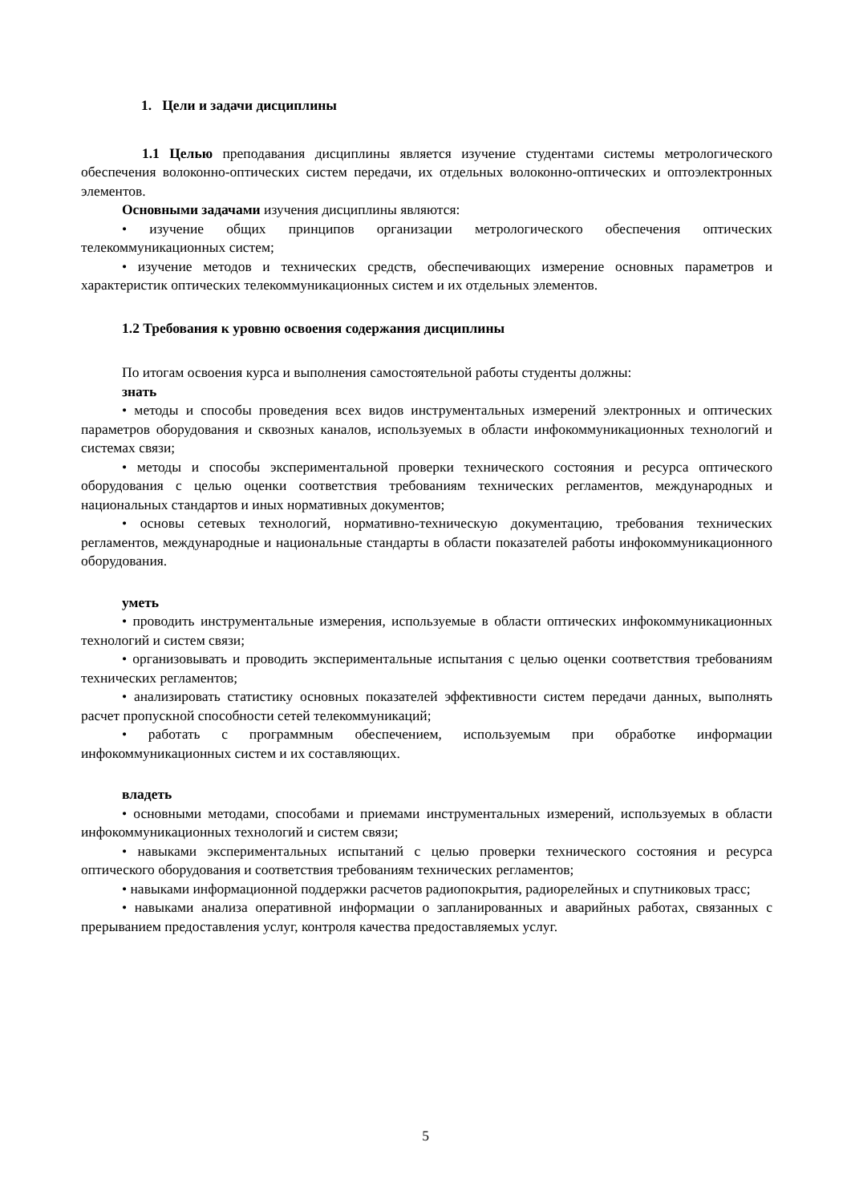1. Цели и задачи дисциплины
1.1 Целью преподавания дисциплины является изучение студентами системы метрологического обеспечения волоконно-оптических систем передачи, их отдельных волоконно-оптических и оптоэлектронных элементов.
Основными задачами изучения дисциплины являются:
• изучение общих принципов организации метрологического обеспечения оптических телекоммуникационных систем;
• изучение методов и технических средств, обеспечивающих измерение основных параметров и характеристик оптических телекоммуникационных систем и их отдельных элементов.
1.2 Требования к уровню освоения содержания дисциплины
По итогам освоения курса и выполнения самостоятельной работы студенты должны:
знать
• методы и способы проведения всех видов инструментальных измерений электронных и оптических параметров оборудования и сквозных каналов, используемых в области инфокоммуникационных технологий и системах связи;
• методы и способы экспериментальной проверки технического состояния и ресурса оптического оборудования с целью оценки соответствия требованиям технических регламентов, международных и национальных стандартов и иных нормативных документов;
• основы сетевых технологий, нормативно-техническую документацию, требования технических регламентов, международные и национальные стандарты в области показателей работы инфокоммуникационного оборудования.
уметь
• проводить инструментальные измерения, используемые в области оптических инфокоммуникационных технологий и систем связи;
• организовывать и проводить экспериментальные испытания с целью оценки соответствия требованиям технических регламентов;
• анализировать статистику основных показателей эффективности систем передачи данных, выполнять расчет пропускной способности сетей телекоммуникаций;
• работать с программным обеспечением, используемым при обработке информации инфокоммуникационных систем и их составляющих.
владеть
• основными методами, способами и приемами инструментальных измерений, используемых в области инфокоммуникационных технологий и систем связи;
• навыками экспериментальных испытаний с целью проверки технического состояния и ресурса оптического оборудования и соответствия требованиям технических регламентов;
• навыками информационной поддержки расчетов радиопокрытия, радиорелейных и спутниковых трасс;
• навыками анализа оперативной информации о запланированных и аварийных работах, связанных с прерыванием предоставления услуг, контроля качества предоставляемых услуг.
5